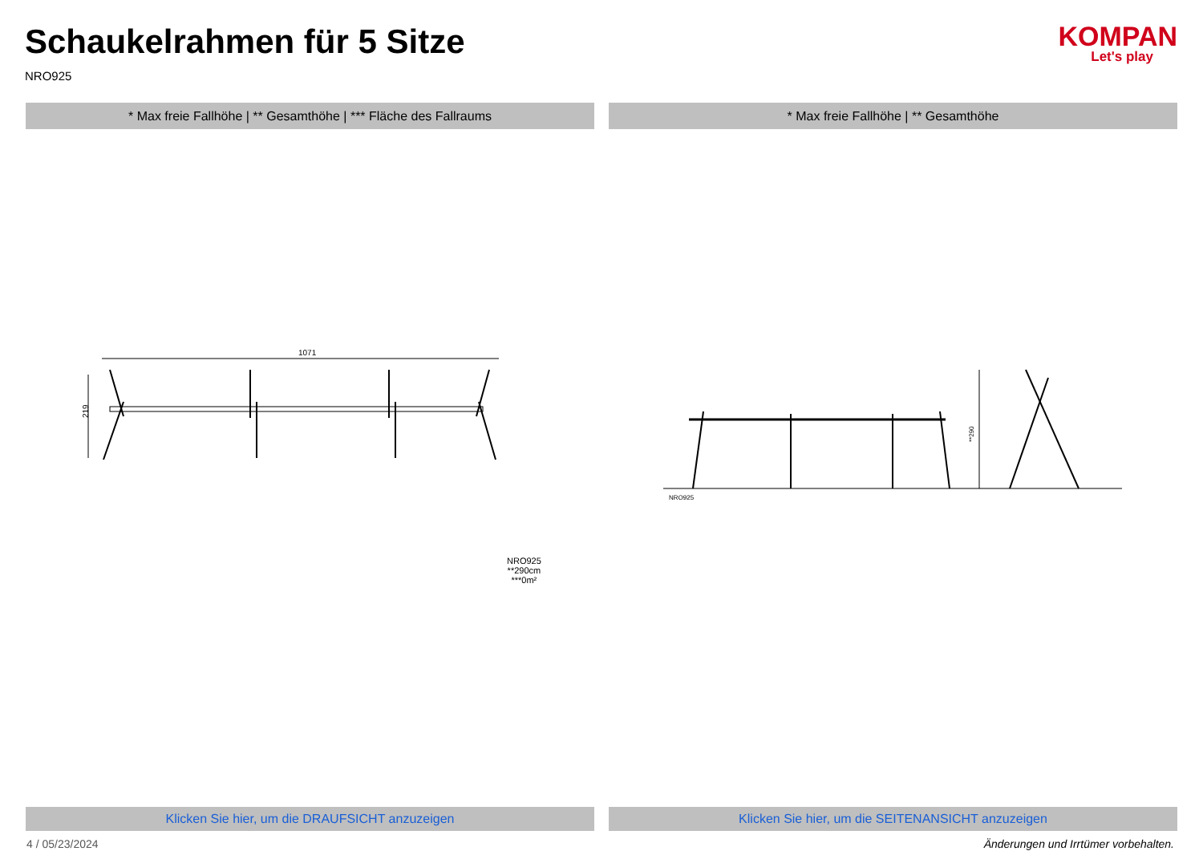Schaukelrahmen für 5 Sitze
NRO925
KOMPAN
Let's play
* Max freie Fallhöhe | ** Gesamthöhe | *** Fläche des Fallraums
1071
219
NRO925
**290cm
***0m²
Klicken Sie hier, um die DRAUFSICHT anzuzeigen
* Max freie Fallhöhe | ** Gesamthöhe
**290
NRO925
Klicken Sie hier, um die SEITENANSICHT anzuzeigen
4 / 05/23/2024 Änderungen und Irrtümer vorbehalten.